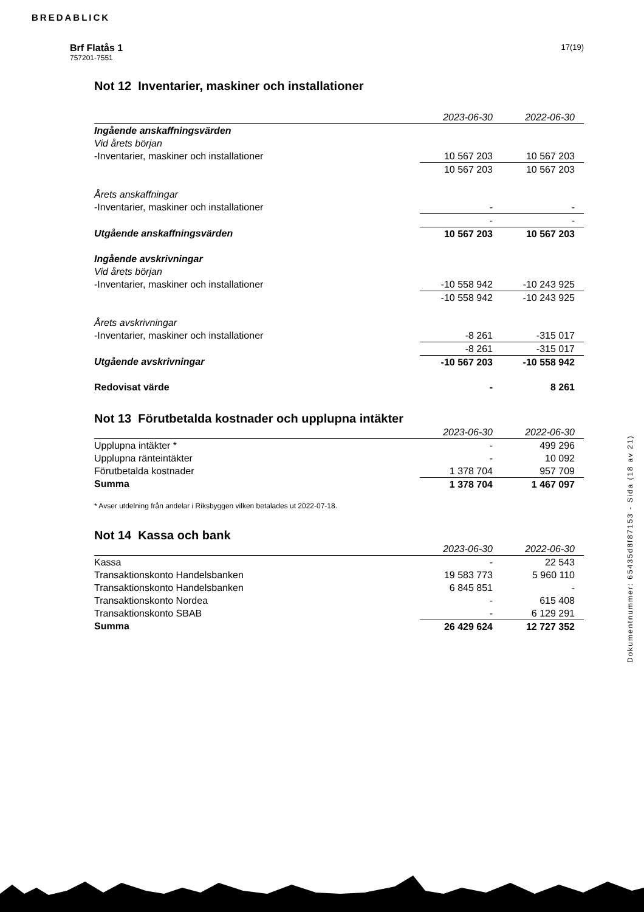BREDABLICK
Brf Flatås 1
757201-7551
17(19)
Not 12 Inventarier, maskiner och installationer
| | 2023-06-30 | 2022-06-30 |
| Ingående anskaffningsvärden | | |
| Vid årets början | | |
| -Inventarier, maskiner och installationer | 10 567 203 | 10 567 203 |
| | 10 567 203 | 10 567 203 |
| Årets anskaffningar | | |
| -Inventarier, maskiner och installationer | - | - |
| | - | - |
| Utgående anskaffningsvärden | 10 567 203 | 10 567 203 |
| Ingående avskrivningar | | |
| Vid årets början | | |
| -Inventarier, maskiner och installationer | -10 558 942 | -10 243 925 |
| | -10 558 942 | -10 243 925 |
| Årets avskrivningar | | |
| -Inventarier, maskiner och installationer | -8 261 | -315 017 |
| | -8 261 | -315 017 |
| Utgående avskrivningar | -10 567 203 | -10 558 942 |
| Redovisat värde | - | 8 261 |
Not 13 Förutbetalda kostnader och upplupna intäkter
| | 2023-06-30 | 2022-06-30 |
| Upplupna intäkter * | - | 499 296 |
| Upplupna ränteintäkter | - | 10 092 |
| Förutbetalda kostnader | 1 378 704 | 957 709 |
| Summa | 1 378 704 | 1 467 097 |
* Avser utdelning från andelar i Riksbyggen vilken betalades ut 2022-07-18.
Not 14 Kassa och bank
| | 2023-06-30 | 2022-06-30 |
| Kassa | - | 22 543 |
| Transaktionskonto Handelsbanken | 19 583 773 | 5 960 110 |
| Transaktionskonto Handelsbanken | 6 845 851 | - |
| Transaktionskonto Nordea | - | 615 408 |
| Transaktionskonto SBAB | - | 6 129 291 |
| Summa | 26 429 624 | 12 727 352 |
Dokumentnummer: 65435d8f87153 - Sida (18 av 21)